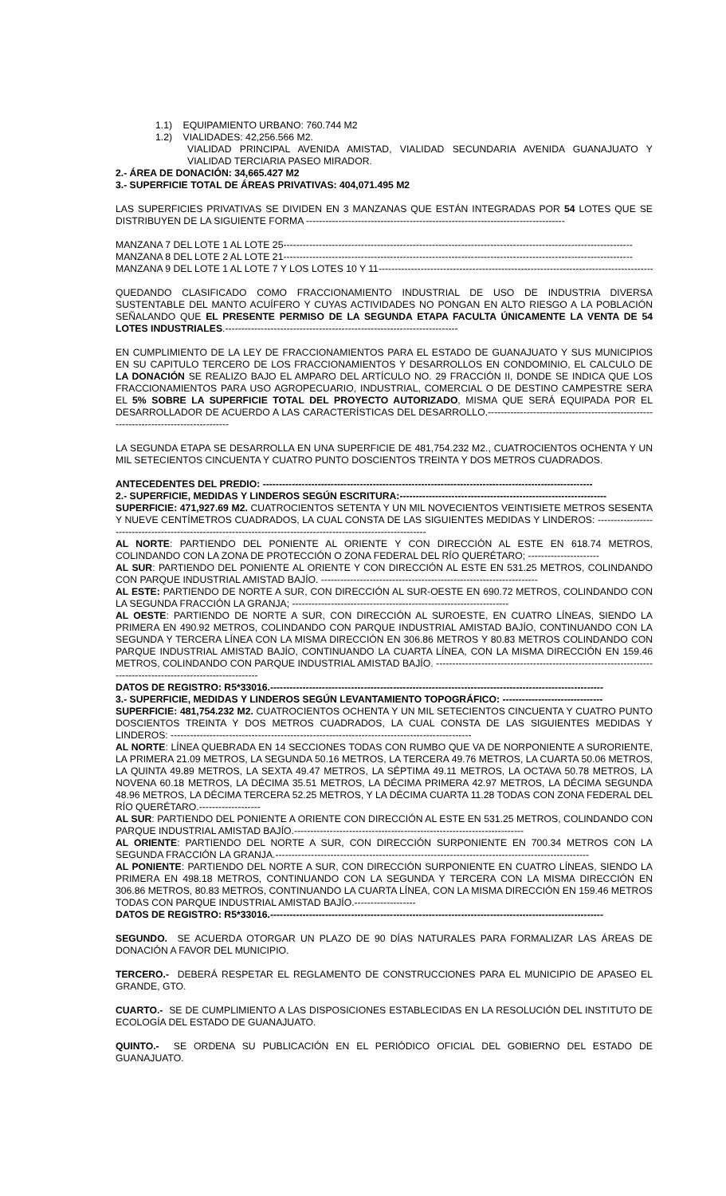1.1) EQUIPAMIENTO URBANO: 760.744 M2
1.2) VIALIDADES: 42,256.566 M2.
VIALIDAD PRINCIPAL AVENIDA AMISTAD, VIALIDAD SECUNDARIA AVENIDA GUANAJUATO Y VIALIDAD TERCIARIA PASEO MIRADOR.
2.- ÁREA DE DONACIÓN: 34,665.427 M2
3.- SUPERFICIE TOTAL DE ÁREAS PRIVATIVAS: 404,071.495 M2
LAS SUPERFICIES PRIVATIVAS SE DIVIDEN EN 3 MANZANAS QUE ESTÁN INTEGRADAS POR 54 LOTES QUE SE DISTRIBUYEN DE LA SIGUIENTE FORMA --------------------------------------------------------------------------------
MANZANA 7 DEL LOTE 1 AL LOTE 25------------------------------------------------------------------------------------------------------------
MANZANA 8 DEL LOTE 2 AL LOTE 21------------------------------------------------------------------------------------------------------------
MANZANA 9 DEL LOTE 1 AL LOTE 7 Y LOS LOTES 10 Y 11--------------------------------------------------------------------------------------
QUEDANDO CLASIFICADO COMO FRACCIONAMIENTO INDUSTRIAL DE USO DE INDUSTRIA DIVERSA SUSTENTABLE DEL MANTO ACUÍFERO Y CUYAS ACTIVIDADES NO PONGAN EN ALTO RIESGO A LA POBLACIÓN SEÑALANDO QUE EL PRESENTE PERMISO DE LA SEGUNDA ETAPA FACULTA ÚNICAMENTE LA VENTA DE 54 LOTES INDUSTRIALES.------------------------------------------------------------------------
EN CUMPLIMIENTO DE LA LEY DE FRACCIONAMIENTOS PARA EL ESTADO DE GUANAJUATO Y SUS MUNICIPIOS EN SU CAPITULO TERCERO DE LOS FRACCIONAMIENTOS Y DESARROLLOS EN CONDOMINIO, EL CALCULO DE LA DONACIÓN SE REALIZO BAJO EL AMPARO DEL ARTÍCULO NO. 29 FRACCIÓN II, DONDE SE INDICA QUE LOS FRACCIONAMIENTOS PARA USO AGROPECUARIO, INDUSTRIAL, COMERCIAL O DE DESTINO CAMPESTRE SERA EL 5% SOBRE LA SUPERFICIE TOTAL DEL PROYECTO AUTORIZADO, MISMA QUE SERÁ EQUIPADA POR EL DESARROLLADOR DE ACUERDO A LAS CARACTERÍSTICAS DEL DESARROLLO.--------------------------------------------------------------------------------------
LA SEGUNDA ETAPA SE DESARROLLA EN UNA SUPERFICIE DE 481,754.232 M2., CUATROCIENTOS OCHENTA Y UN MIL SETECIENTOS CINCUENTA Y CUATRO PUNTO DOSCIENTOS TREINTA Y DOS METROS CUADRADOS.
ANTECEDENTES DEL PREDIO: ------------------------------------------------------------------------------------------------------
2.- SUPERFICIE, MEDIDAS Y LINDEROS SEGÚN ESCRITURA:----------------------------------------------------------------
SUPERFICIE: 471,927.69 M2. CUATROCIENTOS SETENTA Y UN MIL NOVECIENTOS VEINTISIETE METROS SESENTA Y NUEVE CENTÍMETROS CUADRADOS, LA CUAL CONSTA DE LAS SIGUIENTES MEDIDAS Y LINDEROS: -----------------------------------------------------------------------------------------------------------------
AL NORTE: PARTIENDO DEL PONIENTE AL ORIENTE Y CON DIRECCIÓN AL ESTE EN 618.74 METROS, COLINDANDO CON LA ZONA DE PROTECCIÓN O ZONA FEDERAL DEL RÍO QUERÉTARO; ----------------------
AL SUR: PARTIENDO DEL PONIENTE AL ORIENTE Y CON DIRECCIÓN AL ESTE EN 531.25 METROS, COLINDANDO CON PARQUE INDUSTRIAL AMISTAD BAJÍO. -------------------------------------------------------------------
AL ESTE: PARTIENDO DE NORTE A SUR, CON DIRECCIÓN AL SUR-OESTE EN 690.72 METROS, COLINDANDO CON LA SEGUNDA FRACCIÓN LA GRANJA; -------------------------------------------------------------------
AL OESTE: PARTIENDO DE NORTE A SUR, CON DIRECCIÓN AL SUROESTE, EN CUATRO LÍNEAS, SIENDO LA PRIMERA EN 490.92 METROS, COLINDANDO CON PARQUE INDUSTRIAL AMISTAD BAJÍO, CONTINUANDO CON LA SEGUNDA Y TERCERA LÍNEA CON LA MISMA DIRECCIÓN EN 306.86 METROS Y 80.83 METROS COLINDANDO CON PARQUE INDUSTRIAL AMISTAD BAJÍO, CONTINUANDO LA CUARTA LÍNEA, CON LA MISMA DIRECCIÓN EN 159.46 METROS, COLINDANDO CON PARQUE INDUSTRIAL AMISTAD BAJÍO. ---------------------------------------------------------------------------------------------------------------
DATOS DE REGISTRO: R5*33016.-------------------------------------------------------------------------------------------------------
3.- SUPERFICIE, MEDIDAS Y LINDEROS SEGÚN LEVANTAMIENTO TOPOGRÁFICO: -------------------------------
SUPERFICIE: 481,754.232 M2. CUATROCIENTOS OCHENTA Y UN MIL SETECIENTOS CINCUENTA Y CUATRO PUNTO DOSCIENTOS TREINTA Y DOS METROS CUADRADOS, LA CUAL CONSTA DE LAS SIGUIENTES MEDIDAS Y LINDEROS: ---------------------------------------------------------------------------------------------
AL NORTE: LÍNEA QUEBRADA EN 14 SECCIONES TODAS CON RUMBO QUE VA DE NORPONIENTE A SURORIENTE, LA PRIMERA 21.09 METROS, LA SEGUNDA 50.16 METROS, LA TERCERA 49.76 METROS, LA CUARTA 50.06 METROS, LA QUINTA 49.89 METROS, LA SEXTA 49.47 METROS, LA SÉPTIMA 49.11 METROS, LA OCTAVA 50.78 METROS, LA NOVENA 60.18 METROS, LA DÉCIMA 35.51 METROS, LA DÉCIMA PRIMERA 42.97 METROS, LA DÉCIMA SEGUNDA 48.96 METROS, LA DÉCIMA TERCERA 52.25 METROS, Y LA DÉCIMA CUARTA 11.28 TODAS CON ZONA FEDERAL DEL RÍO QUERÉTARO.-------------------
AL SUR: PARTIENDO DEL PONIENTE A ORIENTE CON DIRECCIÓN AL ESTE EN 531.25 METROS, COLINDANDO CON PARQUE INDUSTRIAL AMISTAD BAJÍO.-----------------------------------------------------------------------
AL ORIENTE: PARTIENDO DEL NORTE A SUR, CON DIRECCIÓN SURPONIENTE EN 700.34 METROS CON LA SEGUNDA FRACCIÓN LA GRANJA.-------------------------------------------------------------------------------------------------
AL PONIENTE: PARTIENDO DEL NORTE A SUR, CON DIRECCIÓN SURPONIENTE EN CUATRO LÍNEAS, SIENDO LA PRIMERA EN 498.18 METROS, CONTINUANDO CON LA SEGUNDA Y TERCERA CON LA MISMA DIRECCIÓN EN 306.86 METROS, 80.83 METROS, CONTINUANDO LA CUARTA LÍNEA, CON LA MISMA DIRECCIÓN EN 159.46 METROS TODAS CON PARQUE INDUSTRIAL AMISTAD BAJÍO.-------------------
DATOS DE REGISTRO: R5*33016.-------------------------------------------------------------------------------------------------------
SEGUNDO. SE ACUERDA OTORGAR UN PLAZO DE 90 DÍAS NATURALES PARA FORMALIZAR LAS ÁREAS DE DONACIÓN A FAVOR DEL MUNICIPIO.
TERCERO.- DEBERÁ RESPETAR EL REGLAMENTO DE CONSTRUCCIONES PARA EL MUNICIPIO DE APASEO EL GRANDE, GTO.
CUARTO.- SE DE CUMPLIMIENTO A LAS DISPOSICIONES ESTABLECIDAS EN LA RESOLUCIÓN DEL INSTITUTO DE ECOLOGÍA DEL ESTADO DE GUANAJUATO.
QUINTO.- SE ORDENA SU PUBLICACIÓN EN EL PERIÓDICO OFICIAL DEL GOBIERNO DEL ESTADO DE GUANAJUATO.